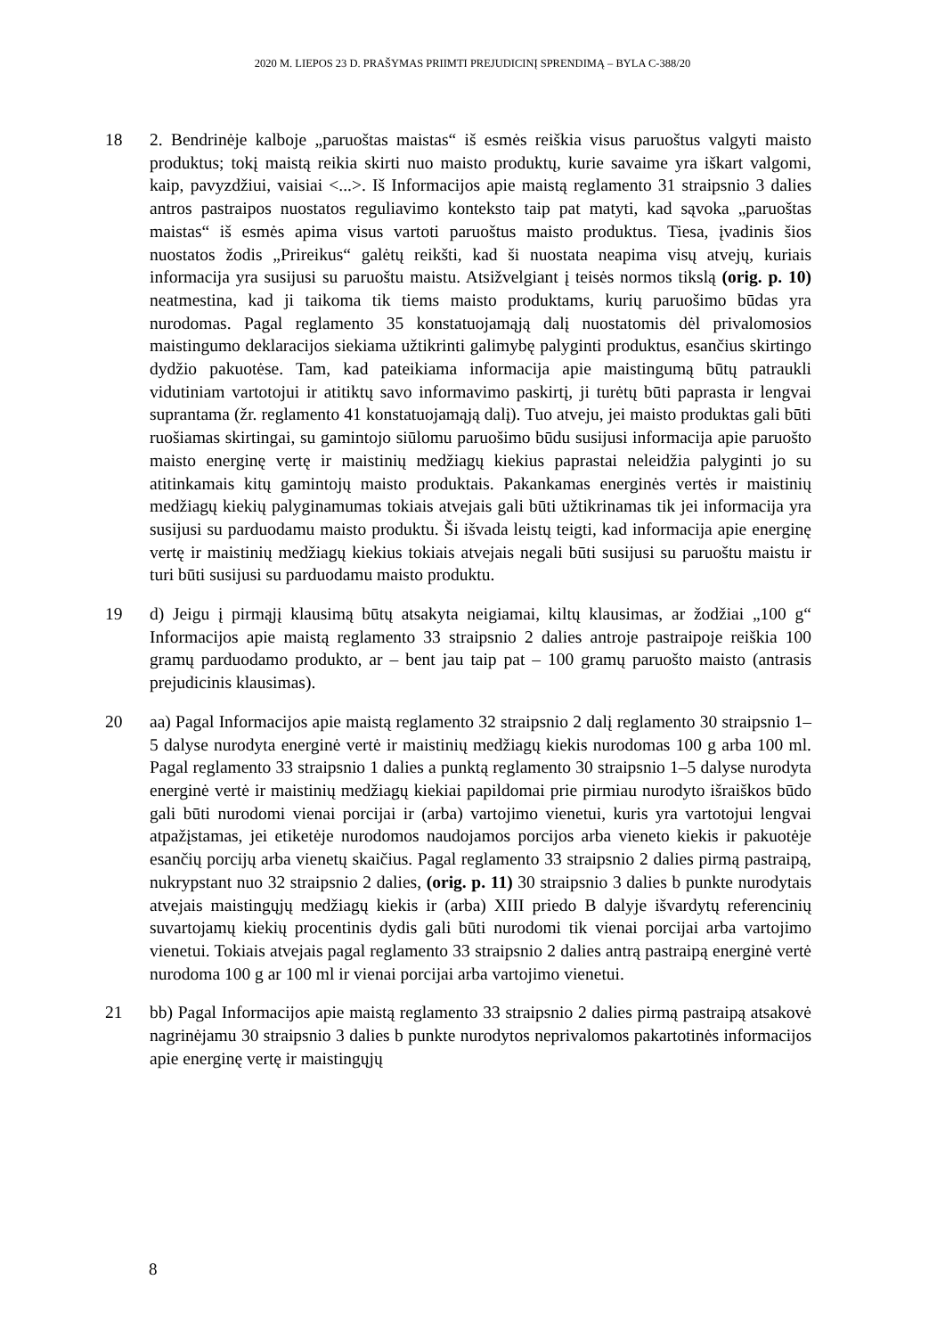2020 M. LIEPOS 23 D. PRAŠYMAS PRIIMTI PREJUDICINĮ SPRENDIMĄ – BYLA C-388/20
18 2. Bendrinėje kalboje „paruoštas maistas“ iš esmės reiškia visus paruoštus valgyti maisto produktus; tokį maistą reikia skirti nuo maisto produktų, kurie savaime yra iškart valgomi, kaip, pavyzdžiui, vaisiai <...>. Iš Informacijos apie maistą reglamento 31 straipsnio 3 dalies antros pastraipos nuostatos reguliavimo konteksto taip pat matyti, kad sąvoka „paruoštas maistas“ iš esmės apima visus vartoti paruoštus maisto produktus. Tiesa, įvadinis šios nuostatos žodis „Prireikus“ galėtų reikšti, kad ši nuostata neapima visų atvejų, kuriais informacija yra susijusi su paruoštu maistu. Atsižvelgiant į teisės normos tikslą (orig. p. 10) neatmestina, kad ji taikoma tik tiems maisto produktams, kurių paruošimo būdas yra nurodomas. Pagal reglamento 35 konstatuojamąją dalį nuostatomis dėl privalomosios maistingumo deklaracijos siekiama užtikrinti galimybę palyginti produktus, esančius skirtingo dydžio pakuotėse. Tam, kad pateikiama informacija apie maistingumą būtų patraukli vidutiniam vartotojui ir atitiktų savo informavimo paskirtį, ji turėtų būti paprasta ir lengvai suprantama (žr. reglamento 41 konstatuojamąją dalį). Tuo atveju, jei maisto produktas gali būti ruošiamas skirtingai, su gamintojo siūlomu paruošimo būdu susijusi informacija apie paruošto maisto energinę vertę ir maistinių medžiagų kiekius paprastai neleidžia palyginti jo su atitinkamais kitų gamintojų maisto produktais. Pakankamas energinės vertės ir maistinių medžiagų kiekių palyginamumas tokiais atvejais gali būti užtikrinamas tik jei informacija yra susijusi su parduodamu maisto produktu. Ši išvada leistų teigti, kad informacija apie energinę vertę ir maistinių medžiagų kiekius tokiais atvejais negali būti susijusi su paruoštu maistu ir turi būti susijusi su parduodamu maisto produktu.
19 d) Jeigu į pirmąjį klausimą būtų atsakyta neigiamai, kiltų klausimas, ar žodžiai „100 g“ Informacijos apie maistą reglamento 33 straipsnio 2 dalies antroje pastraipoje reiškia 100 gramų parduodamo produkto, ar – bent jau taip pat – 100 gramų paruošto maisto (antrasis prejudicinis klausimas).
20 aa) Pagal Informacijos apie maistą reglamento 32 straipsnio 2 dalį reglamento 30 straipsnio 1–5 dalyse nurodyta energinė vertė ir maistinių medžiagų kiekis nurodomas 100 g arba 100 ml. Pagal reglamento 33 straipsnio 1 dalies a punktą reglamento 30 straipsnio 1–5 dalyse nurodyta energinė vertė ir maistinių medžiagų kiekiai papildomai prie pirmiau nurodyto išraiškos būdo gali būti nurodomi vienai porcijai ir (arba) vartojimo vienetui, kuris yra vartotojui lengvai atpažįstamas, jei etiketėje nurodomos naudojamos porcijos arba vieneto kiekis ir pakuotėje esančių porcijų arba vienetų skaičius. Pagal reglamento 33 straipsnio 2 dalies pirmą pastraipą, nukrypstant nuo 32 straipsnio 2 dalies, (orig. p. 11) 30 straipsnio 3 dalies b punkte nurodytais atvejais maistingųjų medžiagų kiekis ir (arba) XIII priedo B dalyje išvardytų referencinių suvartojamų kiekių procentinis dydis gali būti nurodomi tik vienai porcijai arba vartojimo vienetui. Tokiais atvejais pagal reglamento 33 straipsnio 2 dalies antrą pastraipą energinė vertė nurodoma 100 g ar 100 ml ir vienai porcijai arba vartojimo vienetui.
21 bb) Pagal Informacijos apie maistą reglamento 33 straipsnio 2 dalies pirmą pastraipą atsakovė nagrinėjamu 30 straipsnio 3 dalies b punkte nurodytos neprivalomos pakartotinės informacijos apie energinę vertę ir maistingųjų
8